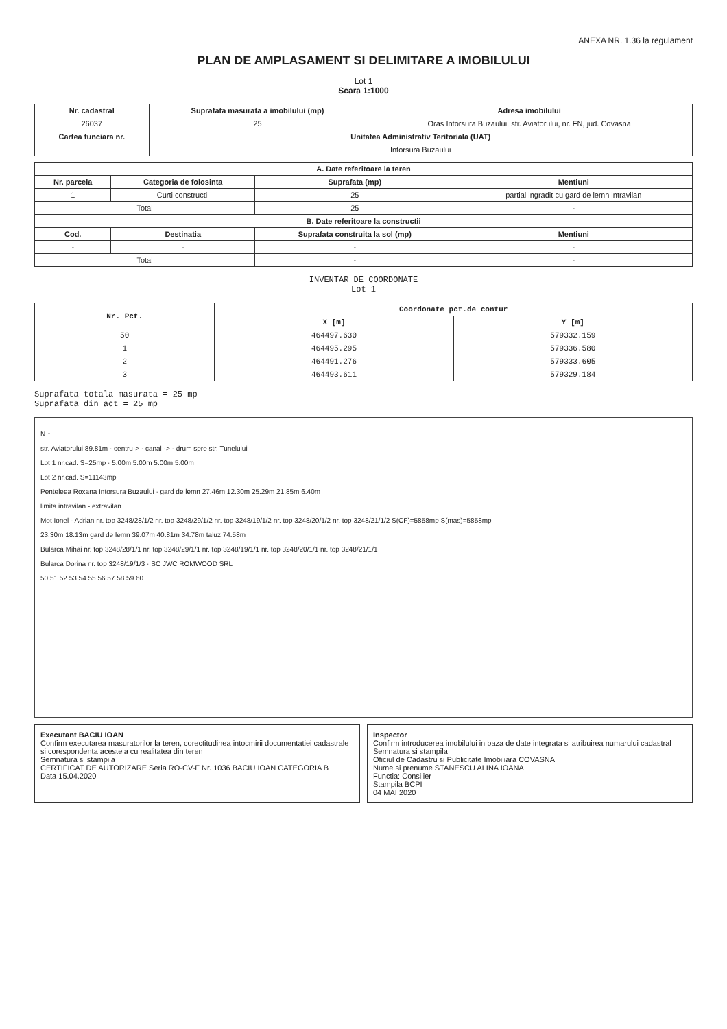ANEXA NR. 1.36 la regulament
PLAN DE AMPLASAMENT SI DELIMITARE A IMOBILULUI
Lot 1
Scara 1:1000
| Nr. cadastral | Suprafata masurata a imobilului (mp) | Adresa imobilului |
| --- | --- | --- |
| 26037 | 25 | Oras Intorsura Buzaului, str. Aviatorului, nr. FN, jud. Covasna |
| Cartea funciara nr. | Unitatea Administrativ Teritoriala (UAT) | |
| | Intorsura Buzaului | |
| A. Date referitoare la teren | | | |
| --- | --- | --- | --- |
| Nr. parcela | Categoria de folosinta | Suprafata (mp) | Mentiuni |
| 1 | Curti constructii | 25 | partial ingradit cu gard de lemn intravilan |
| Total | | 25 | - |
| B. Date referitoare la constructii | | | |
| Cod. | Destinatia | Suprafata construita la sol (mp) | Mentiuni |
| - | - | - | - |
| Total | | - | - |
INVENTAR DE COORDONATE
Lot 1
| Nr. Pct. | Coordonate pct.de contur | |
| --- | --- | --- |
| | X [m] | Y [m] |
| 50 | 464497.630 | 579332.159 |
| 1 | 464495.295 | 579336.580 |
| 2 | 464491.276 | 579333.605 |
| 3 | 464493.611 | 579329.184 |
Suprafata totala masurata = 25 mp
Suprafata din act = 25 mp
N ↑
str. Aviatorului 89.81m · centru-> · canal -> · drum spre str. Tunelului
Lot 1 nr.cad. S=25mp · 5.00m 5.00m 5.00m 5.00m
Lot 2 nr.cad. S=11143mp
Penteleea Roxana Intorsura Buzaului · gard de lemn 27.46m 12.30m 25.29m 21.85m 6.40m
limita intravilan - extravilan
Mot Ionel - Adrian nr. top 3248/28/1/2 nr. top 3248/29/1/2 nr. top 3248/19/1/2 nr. top 3248/20/1/2 nr. top 3248/21/1/2 S(CF)=5858mp S(mas)=5858mp
23.30m 18.13m gard de lemn 39.07m 40.81m 34.78m taluz 74.58m
Bularca Mihai nr. top 3248/28/1/1 nr. top 3248/29/1/1 nr. top 3248/19/1/1 nr. top 3248/20/1/1 nr. top 3248/21/1/1
Bularca Dorina nr. top 3248/19/1/3 · SC JWC ROMWOOD SRL
50 51 52 53 54 55 56 57 58 59 60
Executant BACIU IOAN
Confirm executarea masuratorilor la teren, corectitudinea intocmirii documentatiei cadastrale si corespondenta acesteia cu realitatea din teren
Semnatura si stampila
CERTIFICAT DE AUTORIZARE Seria RO-CV-F Nr. 1036 BACIU IOAN CATEGORIA B
Data 15.04.2020
Inspector
Confirm introducerea imobilului in baza de date integrata si atribuirea numarului cadastral
Semnatura si stampila
Oficiul de Cadastru si Publicitate Imobiliara COVASNA
Nume si prenume STANESCU ALINA IOANA
Functia: Consilier
Stampila BCPI
04 MAI 2020